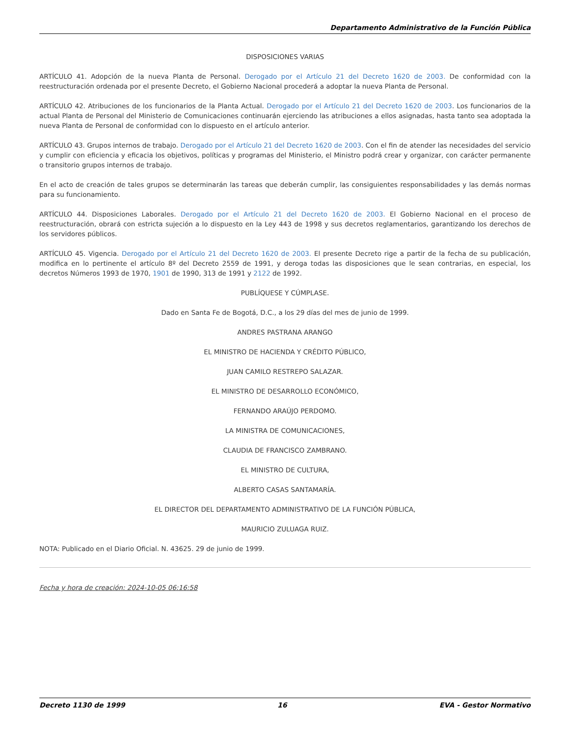Departamento Administrativo de la Función Pública
DISPOSICIONES VARIAS
ARTÍCULO 41. Adopción de la nueva Planta de Personal. Derogado por el Artículo 21 del Decreto 1620 de 2003. De conformidad con la reestructuración ordenada por el presente Decreto, el Gobierno Nacional procederá a adoptar la nueva Planta de Personal.
ARTÍCULO 42. Atribuciones de los funcionarios de la Planta Actual. Derogado por el Artículo 21 del Decreto 1620 de 2003. Los funcionarios de la actual Planta de Personal del Ministerio de Comunicaciones continuarán ejerciendo las atribuciones a ellos asignadas, hasta tanto sea adoptada la nueva Planta de Personal de conformidad con lo dispuesto en el artículo anterior.
ARTÍCULO 43. Grupos internos de trabajo. Derogado por el Artículo 21 del Decreto 1620 de 2003. Con el fin de atender las necesidades del servicio y cumplir con eficiencia y eficacia los objetivos, políticas y programas del Ministerio, el Ministro podrá crear y organizar, con carácter permanente o transitorio grupos internos de trabajo.
En el acto de creación de tales grupos se determinarán las tareas que deberán cumplir, las consiguientes responsabilidades y las demás normas para su funcionamiento.
ARTÍCULO 44. Disposiciones Laborales. Derogado por el Artículo 21 del Decreto 1620 de 2003. El Gobierno Nacional en el proceso de reestructuración, obrará con estricta sujeción a lo dispuesto en la Ley 443 de 1998 y sus decretos reglamentarios, garantizando los derechos de los servidores públicos.
ARTÍCULO 45. Vigencia. Derogado por el Artículo 21 del Decreto 1620 de 2003. El presente Decreto rige a partir de la fecha de su publicación, modifica en lo pertinente el artículo 8º del Decreto 2559 de 1991, y deroga todas las disposiciones que le sean contrarias, en especial, los decretos Números 1993 de 1970, 1901 de 1990, 313 de 1991 y 2122 de 1992.
PUBLÍQUESE Y CÚMPLASE.
Dado en Santa Fe de Bogotá, D.C., a los 29 días del mes de junio de 1999.
ANDRES PASTRANA ARANGO
EL MINISTRO DE HACIENDA Y CRÉDITO PÚBLICO,
JUAN CAMILO RESTREPO SALAZAR.
EL MINISTRO DE DESARROLLO ECONÓMICO,
FERNANDO ARAÚJO PERDOMO.
LA MINISTRA DE COMUNICACIONES,
CLAUDIA DE FRANCISCO ZAMBRANO.
EL MINISTRO DE CULTURA,
ALBERTO CASAS SANTAMARÍA.
EL DIRECTOR DEL DEPARTAMENTO ADMINISTRATIVO DE LA FUNCIÓN PÚBLICA,
MAURICIO ZULUAGA RUIZ.
NOTA: Publicado en el Diario Oficial. N. 43625. 29 de junio de 1999.
Fecha y hora de creación: 2024-10-05 06:16:58
Decreto 1130 de 1999 16 EVA - Gestor Normativo